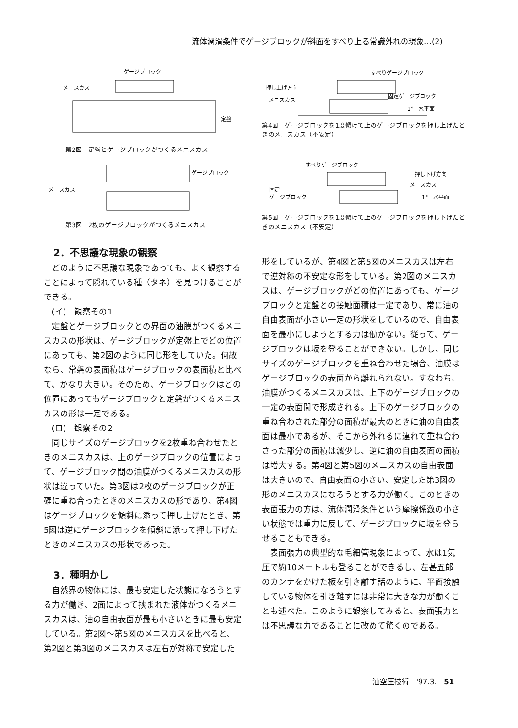流体潤滑条件でゲージブロックが斜面をすべり上る常識外れの現象…(2)
ゲージブロック
メニスカス
定盤
第2図　定盤とゲージブロックがつくるメニスカス
ゲージブロック
メニスカス
第3図　2枚のゲージブロックがつくるメニスカス
すべりゲージブロック
押し上げ方向
メニスカス
固定ゲージブロック
1°　水平面
第4図　ゲージブロックを1度傾けて上のゲージブロックを押し上げたときのメニスカス（不安定）
すべりゲージブロック
押し下げ方向
メニスカス
固定
ゲージブロック
1°　水平面
第5図　ゲージブロックを1度傾けて上のゲージブロックを押し下げたときのメニスカス（不安定）
2．不思議な現象の観察
どのように不思議な現象であっても、よく観察することによって隠れている種（タネ）を見つけることができる。
(イ)　観察その1
定盤とゲージブロックとの界面の油膜がつくるメニスカスの形状は、ゲージブロックが定盤上でどの位置にあっても、第2図のように同じ形をしていた。何故なら、常磐の表面積はゲージブロックの表面積と比べて、かなり大きい。そのため、ゲージブロックはどの位置にあってもゲージブロックと定磐がつくるメニスカスの形は一定である。
(ロ)　観察その2
同じサイズのゲージブロックを2枚重ね合わせたときのメニスカスは、上のゲージブロックの位置によって、ゲージブロック間の油膜がつくるメニスカスの形状は違っていた。第3図は2枚のゲージブロックが正確に重ね合ったときのメニスカスの形であり、第4図はゲージブロックを傾斜に添って押し上げたとき、第5図は逆にゲージブロックを傾斜に添って押し下げたときのメニスカスの形状であった。
3．種明かし
自然界の物体には、最も安定した状態になろうとする力が働き、2面によって挟まれた液体がつくるメニスカスは、油の自由表面が最も小さいときに最も安定している。第2図〜第5図のメニスカスを比べると、第2図と第3図のメニスカスは左右が対称で安定した
形をしているが、第4図と第5図のメニスカスは左右で逆対称の不安定な形をしている。第2図のメニスカスは、ゲージブロックがどの位置にあっても、ゲージブロックと定盤との接触面積は一定であり、常に油の自由表面が小さい一定の形状をしているので、自由表面を最小にしようとする力は働かない。従って、ゲージブロックは坂を登ることができない。しかし、同じサイズのゲージブロックを重ね合わせた場合、油膜はゲージブロックの表面から離れられない。すなわち、油膜がつくるメニスカスは、上下のゲージブロックの一定の表面間で形成される。上下のゲージブロックの重ね合わされた部分の面積が最大のときに油の自由表面は最小であるが、そこから外れるに連れて重ね合わさった部分の面積は減少し、逆に油の自由表面の面積は増大する。第4図と第5図のメニスカスの自由表面は大きいので、自由表面の小さい、安定した第3図の形のメニスカスになろうとする力が働く。このときの表面張力の方は、流体潤滑条件という摩擦係数の小さい状態では重力に反して、ゲージブロックに坂を登らせることもできる。
表面張力の典型的な毛細管現象によって、水は1気圧で約10メートルも登ることができるし、左甚五郎のカンナをかけた板を引き離す話のように、平面接触している物体を引き離すには非常に大きな力が働くことも述べた。このように観察してみると、表面張力とは不思議な力であることに改めて驚くのである。
油空圧技術　'97.3.　51